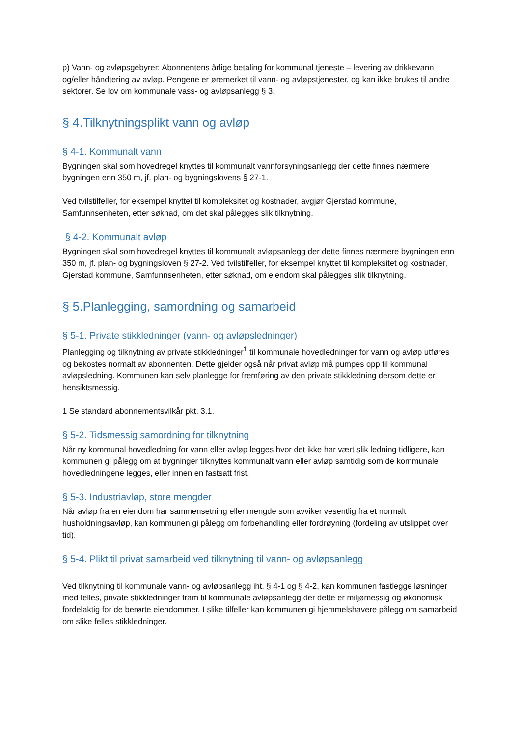p) Vann- og avløpsgebyrer: Abonnentens årlige betaling for kommunal tjeneste – levering av drikkevann og/eller håndtering av avløp. Pengene er øremerket til vann- og avløpstjenester, og kan ikke brukes til andre sektorer. Se lov om kommunale vass- og avløpsanlegg § 3.
§ 4.Tilknytningsplikt vann og avløp
§ 4-1. Kommunalt vann
Bygningen skal som hovedregel knyttes til kommunalt vannforsyningsanlegg der dette finnes nærmere bygningen enn 350 m, jf. plan- og bygningslovens § 27-1.
Ved tvilstilfeller, for eksempel knyttet til kompleksitet og kostnader, avgjør Gjerstad kommune, Samfunnsenheten, etter søknad, om det skal pålegges slik tilknytning.
§ 4-2. Kommunalt avløp
Bygningen skal som hovedregel knyttes til kommunalt avløpsanlegg der dette finnes nærmere bygningen enn 350 m, jf. plan- og bygningsloven § 27-2. Ved tvilstilfeller, for eksempel knyttet til kompleksitet og kostnader, Gjerstad kommune, Samfunnsenheten, etter søknad, om eiendom skal pålegges slik tilknytning.
§ 5.Planlegging, samordning og samarbeid
§ 5-1. Private stikkledninger (vann- og avløpsledninger)
Planlegging og tilknytning av private stikkledninger<sup>1</sup> til kommunale hovedledninger for vann og avløp utføres og bekostes normalt av abonnenten. Dette gjelder også når privat avløp må pumpes opp til kommunal avløpsledning. Kommunen kan selv planlegge for fremføring av den private stikkledning dersom dette er hensiktsmessig.
1 Se standard abonnementsvilkår pkt. 3.1.
§ 5-2. Tidsmessig samordning for tilknytning
Når ny kommunal hovedledning for vann eller avløp legges hvor det ikke har vært slik ledning tidligere, kan kommunen gi pålegg om at bygninger tilknyttes kommunalt vann eller avløp samtidig som de kommunale hovedledningene legges, eller innen en fastsatt frist.
§ 5-3. Industriavløp, store mengder
Når avløp fra en eiendom har sammensetning eller mengde som avviker vesentlig fra et normalt husholdningsavløp, kan kommunen gi pålegg om forbehandling eller fordrøyning (fordeling av utslippet over tid).
§ 5-4. Plikt til privat samarbeid ved tilknytning til vann- og avløpsanlegg
Ved tilknytning til kommunale vann- og avløpsanlegg iht. § 4-1 og § 4-2, kan kommunen fastlegge løsninger med felles, private stikkledninger fram til kommunale avløpsanlegg der dette er miljømessig og økonomisk fordelaktig for de berørte eiendommer. I slike tilfeller kan kommunen gi hjemmelshavere pålegg om samarbeid om slike felles stikkledninger.